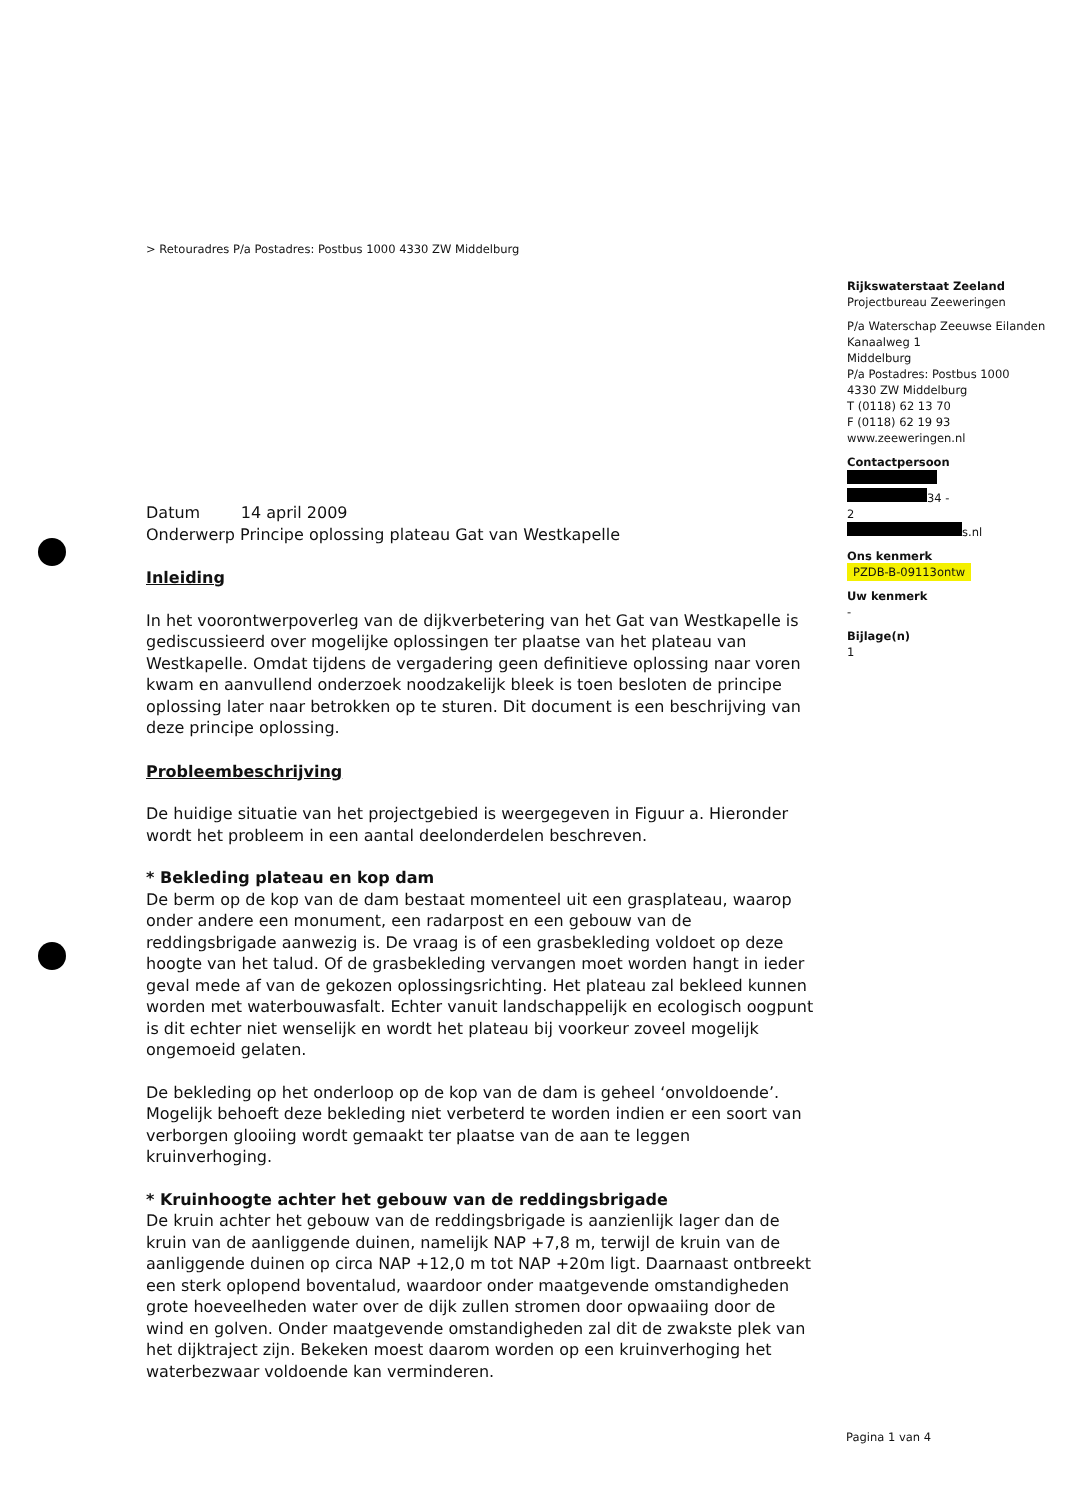> Retouradres P/a Postadres: Postbus 1000 4330 ZW Middelburg
Rijkswaterstaat Zeeland
Projectbureau Zeeweringen
P/a Waterschap Zeeuwse Eilanden
Kanaalweg 1
Middelburg
P/a Postadres: Postbus 1000
4330 ZW Middelburg
T (0118) 62 13 70
F (0118) 62 19 93
www.zeeweringen.nl
Contactpersoon
34 -
2
s.nl
Ons kenmerk
PZDB-B-09113ontw
Uw kenmerk
-
Bijlage(n)
1
Datum 14 april 2009
Onderwerp Principe oplossing plateau Gat van Westkapelle
Inleiding
In het voorontwerpoverleg van de dijkverbetering van het Gat van Westkapelle is gediscussieerd over mogelijke oplossingen ter plaatse van het plateau van Westkapelle. Omdat tijdens de vergadering geen definitieve oplossing naar voren kwam en aanvullend onderzoek noodzakelijk bleek is toen besloten de principe oplossing later naar betrokken op te sturen. Dit document is een beschrijving van deze principe oplossing.
Probleembeschrijving
De huidige situatie van het projectgebied is weergegeven in Figuur a. Hieronder wordt het probleem in een aantal deelonderdelen beschreven.
* Bekleding plateau en kop dam
De berm op de kop van de dam bestaat momenteel uit een grasplateau, waarop onder andere een monument, een radarpost en een gebouw van de reddingsbrigade aanwezig is. De vraag is of een grasbekleding voldoet op deze hoogte van het talud. Of de grasbekleding vervangen moet worden hangt in ieder geval mede af van de gekozen oplossingsrichting. Het plateau zal bekleed kunnen worden met waterbouwasfalt. Echter vanuit landschappelijk en ecologisch oogpunt is dit echter niet wenselijk en wordt het plateau bij voorkeur zoveel mogelijk ongemoeid gelaten.
De bekleding op het onderloop op de kop van de dam is geheel ‘onvoldoende’. Mogelijk behoeft deze bekleding niet verbeterd te worden indien er een soort van verborgen glooiing wordt gemaakt ter plaatse van de aan te leggen kruinverhoging.
* Kruinhoogte achter het gebouw van de reddingsbrigade
De kruin achter het gebouw van de reddingsbrigade is aanzienlijk lager dan de kruin van de aanliggende duinen, namelijk NAP +7,8 m, terwijl de kruin van de aanliggende duinen op circa NAP +12,0 m tot NAP +20m ligt. Daarnaast ontbreekt een sterk oplopend boventalud, waardoor onder maatgevende omstandigheden grote hoeveelheden water over de dijk zullen stromen door opwaaiing door de wind en golven. Onder maatgevende omstandigheden zal dit de zwakste plek van het dijktraject zijn. Bekeken moest daarom worden op een kruinverhoging het waterbezwaar voldoende kan verminderen.
Pagina 1 van 4